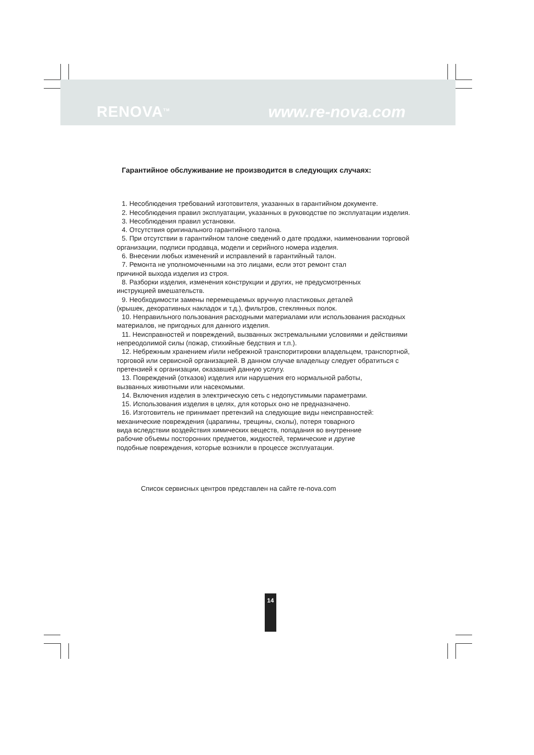RENOVA<sup>TM</sup> www.re-nova.com
Гарантийное обслуживание не производится в следующих случаях:
1. Несоблюдения требований изготовителя, указанных в гарантийном документе.
2. Несоблюдения правил эксплуатации, указанных в руководстве по эксплуатации изделия.
3. Несоблюдения правил установки.
4. Отсутствия оригинального гарантийного талона.
5. При отсутствии в гарантийном талоне сведений о дате продажи, наименовании торговой организации, подписи продавца, модели и серийного номера изделия.
6. Внесении любых изменений и исправлений в гарантийный талон.
7. Ремонта не уполномоченными на это лицами, если этот ремонт стал
причиной выхода изделия из строя.
8. Разборки изделия, изменения конструкции и других, не предусмотренных
инструкцией вмешательств.
9. Необходимости замены перемещаемых вручную пластиковых деталей
(крышек, декоративных накладок и т.д.), фильтров, стеклянных полок.
10. Неправильного пользования расходными материалами или использования расходных материалов, не пригодных для данного изделия.
11. Неисправностей и повреждений, вызванных экстремальными условиями и действиями непреодолимой силы (пожар, стихийные бедствия и т.п.).
12. Небрежным хранением и\или небрежной транспоритировки владельцем, транспортной, торговой или сервисной организацией. В данном случае владельцу следует обратиться с претензией к организации, оказавшей данную услугу.
13. Повреждений (отказов) изделия или нарушения его нормальной работы,
вызванных животными или насекомыми.
14. Включения изделия в электрическую сеть с недопустимыми параметрами.
15. Использования изделия в целях, для которых оно не предназначено.
16. Изготовитель не принимает претензий на следующие виды неисправностей:
механические повреждения (царапины, трещины, сколы), потеря товарного
вида вследствии воздействия химических веществ, попадания во внутренние
рабочие объемы посторонних предметов, жидкостей, термические и другие
подобные повреждения, которые возникли в процессе эксплуатации.
Список сервисных центров представлен на сайте re-nova.com
14